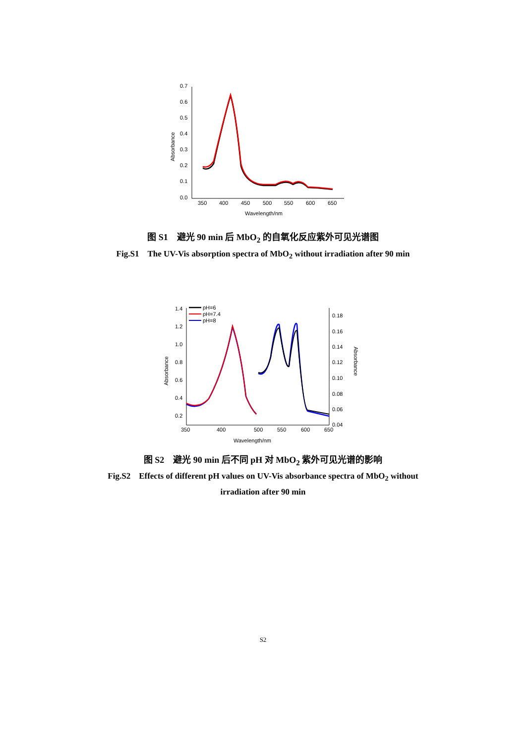0.7
0.6
0.5
0.4
0.3
0.2
0.1
0.0
350
400
450
500
550
600
650
Wavelength/nm
Absorbance
图 S1　避光 90 min 后 MbO<sub>2</sub> 的自氧化反应紫外可见光谱图
Fig.S1　The UV-Vis absorption spectra of MbO<sub>2</sub> without irradiation after 90 min
1.4
1.2
1.0
0.8
0.6
0.4
0.2
0.18
0.16
0.14
0.12
0.10
0.08
0.06
0.04
350
400
500
550
600
650
Wavelength/nm
Absorbance
Absorbance
pH=6
pH=7.4
pH=8
图 S2　避光 90 min 后不同 pH 对 MbO<sub>2</sub> 紫外可见光谱的影响
Fig.S2　Effects of different pH values on UV-Vis absorbance spectra of MbO<sub>2</sub> without
irradiation after 90 min
S2